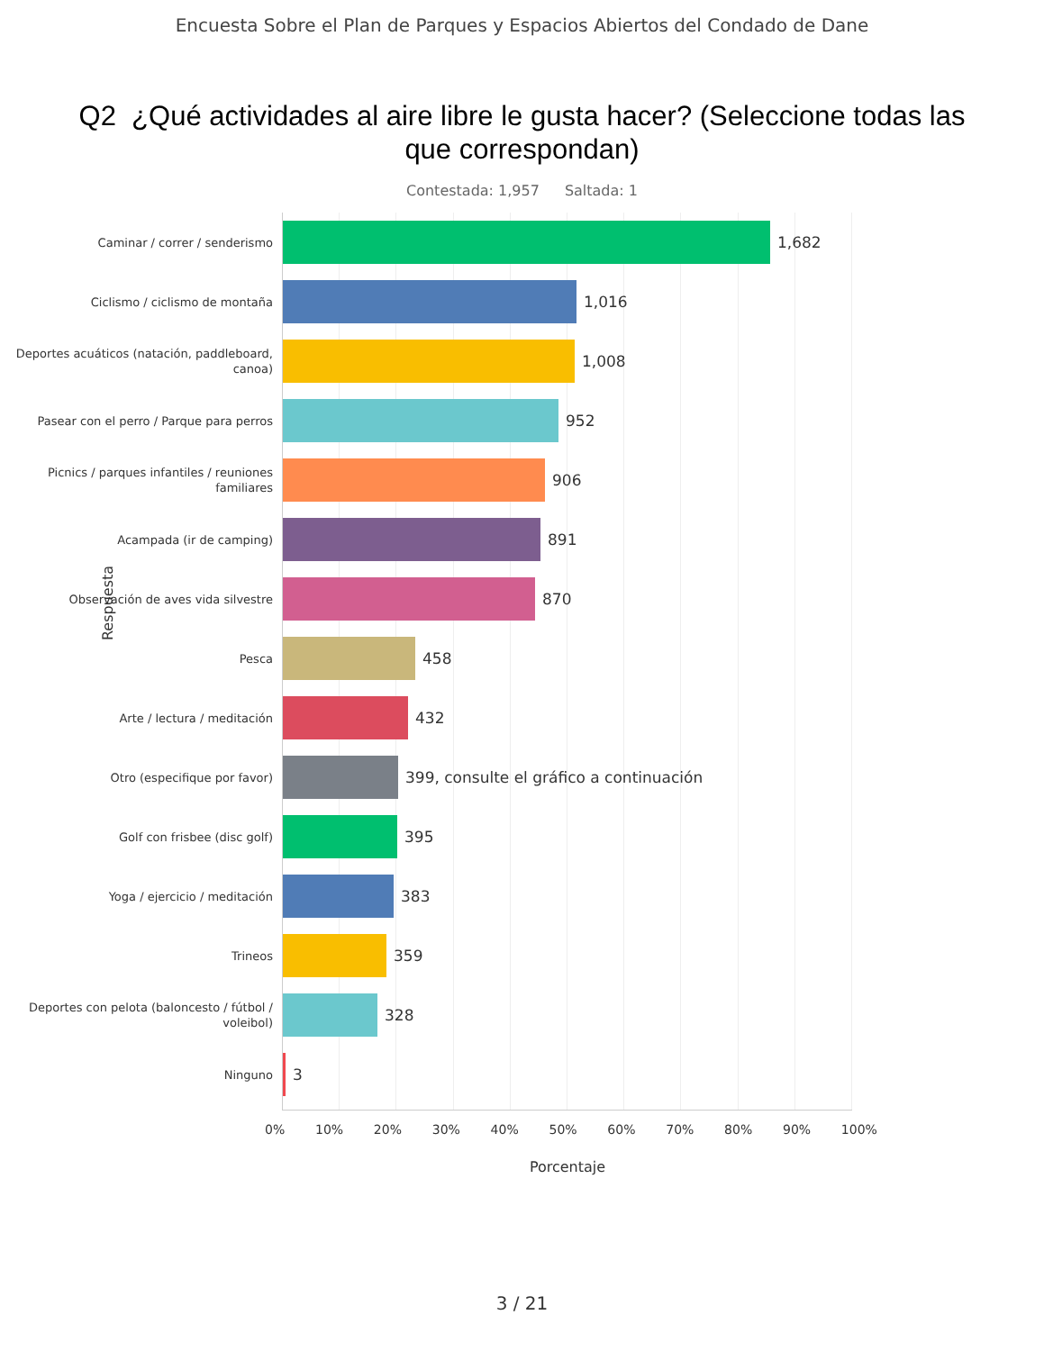Encuesta Sobre el Plan de Parques y Espacios Abiertos del Condado de Dane
Q2 ¿Qué actividades al aire libre le gusta hacer? (Seleccione todas las que correspondan)
Contestada: 1,957 Saltada: 1
Respuesta
Caminar / correr / senderismo
1,682
Ciclismo / ciclismo de montaña
1,016
Deportes acuáticos (natación, paddleboard, canoa)
1,008
Pasear con el perro / Parque para perros
952
Picnics / parques infantiles / reuniones familiares
906
Acampada (ir de camping)
891
Observación de aves vida silvestre
870
Pesca
458
Arte / lectura / meditación
432
Otro (especifique por favor)
399, consulte el gráfico a continuación
Golf con frisbee (disc golf)
395
Yoga / ejercicio / meditación
383
Trineos
359
Deportes con pelota (baloncesto / fútbol / voleibol)
328
Ninguno
3
0% 10% 20% 30% 40% 50% 60% 70% 80% 90% 100%
Porcentaje
3 / 21